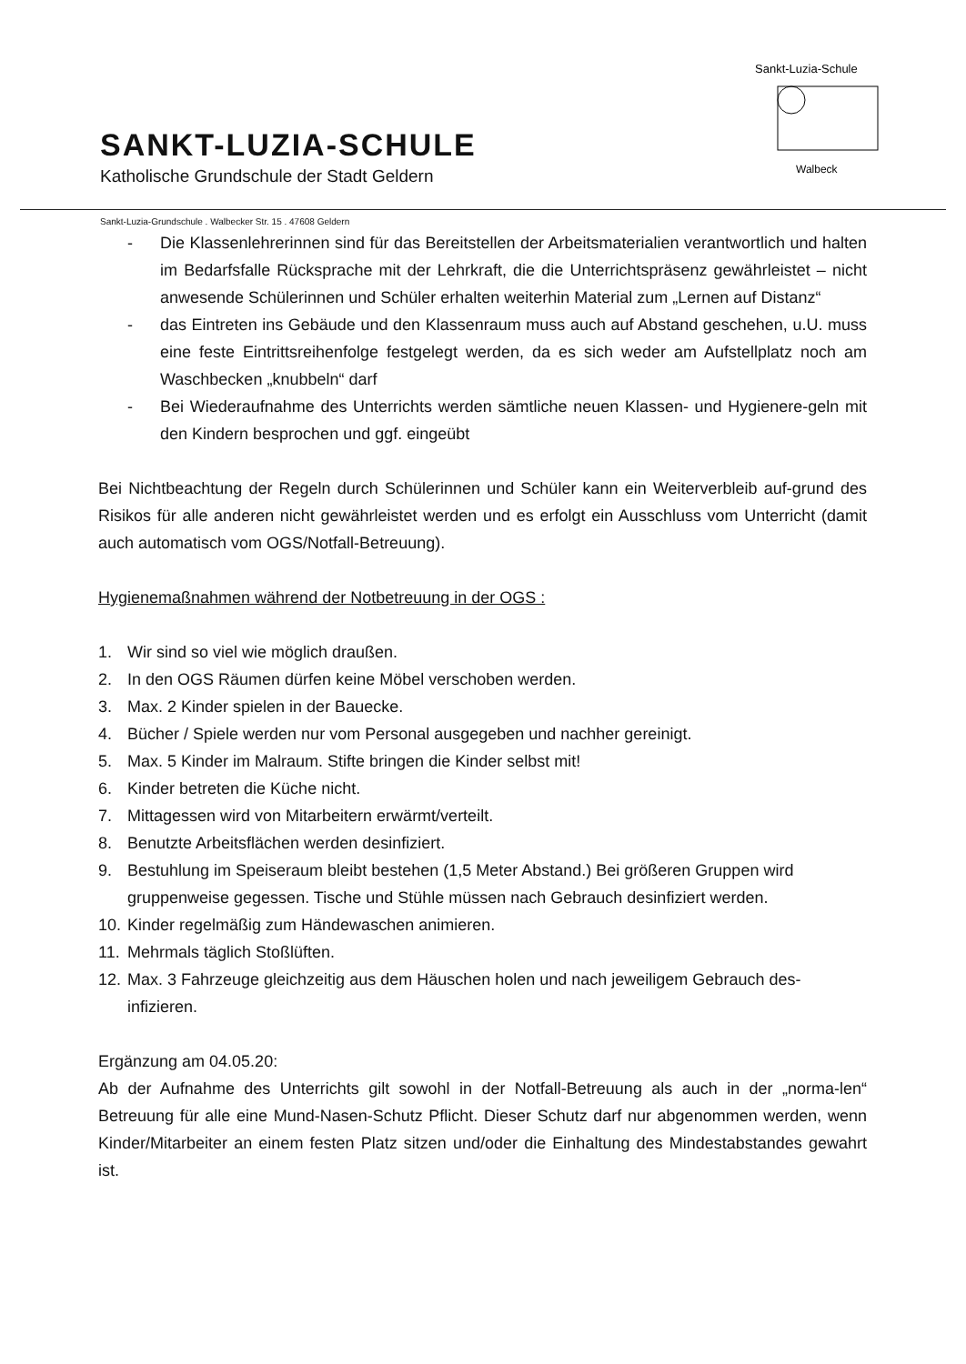SANKT-LUZIA-SCHULE
Katholische Grundschule der Stadt Geldern
Sankt-Luzia-Schule
Walbeck
Sankt-Luzia-Grundschule . Walbecker Str. 15 . 47608 Geldern
- Die Klassenlehrerinnen sind für das Bereitstellen der Arbeitsmaterialien verantwortlich und halten im Bedarfsfalle Rücksprache mit der Lehrkraft, die die Unterrichtspräsenz gewährleistet – nicht anwesende Schülerinnen und Schüler erhalten weiterhin Material zum „Lernen auf Distanz“
- das Eintreten ins Gebäude und den Klassenraum muss auch auf Abstand geschehen, u.U. muss eine feste Eintrittsreihenfolge festgelegt werden, da es sich weder am Aufstellplatz noch am Waschbecken „knubbeln“ darf
- Bei Wiederaufnahme des Unterrichts werden sämtliche neuen Klassen- und Hygienere-geln mit den Kindern besprochen und ggf. eingeübt
Bei Nichtbeachtung der Regeln durch Schülerinnen und Schüler kann ein Weiterverbleib auf-grund des Risikos für alle anderen nicht gewährleistet werden und es erfolgt ein Ausschluss vom Unterricht (damit auch automatisch vom OGS/Notfall-Betreuung).
Hygienemaßnahmen während der Notbetreuung in der OGS :
1. Wir sind so viel wie möglich draußen.
2. In den OGS Räumen dürfen keine Möbel verschoben werden.
3. Max. 2 Kinder spielen in der Bauecke.
4. Bücher / Spiele werden nur vom Personal ausgegeben und nachher gereinigt.
5. Max. 5 Kinder im Malraum. Stifte bringen die Kinder selbst mit!
6. Kinder betreten die Küche nicht.
7. Mittagessen wird von Mitarbeitern erwärmt/verteilt.
8. Benutzte Arbeitsflächen werden desinfiziert.
9. Bestuhlung im Speiseraum bleibt bestehen (1,5 Meter Abstand.) Bei größeren Gruppen wird gruppenweise gegessen. Tische und Stühle müssen nach Gebrauch desinfiziert werden.
10. Kinder regelmäßig zum Händewaschen animieren.
11. Mehrmals täglich Stoßlüften.
12. Max. 3 Fahrzeuge gleichzeitig aus dem Häuschen holen und nach jeweiligem Gebrauch des-infizieren.
Ergänzung am 04.05.20:
Ab der Aufnahme des Unterrichts gilt sowohl in der Notfall-Betreuung als auch in der „norma-len“ Betreuung für alle eine Mund-Nasen-Schutz Pflicht. Dieser Schutz darf nur abgenommen werden, wenn Kinder/Mitarbeiter an einem festen Platz sitzen und/oder die Einhaltung des Mindestabstandes gewahrt ist.